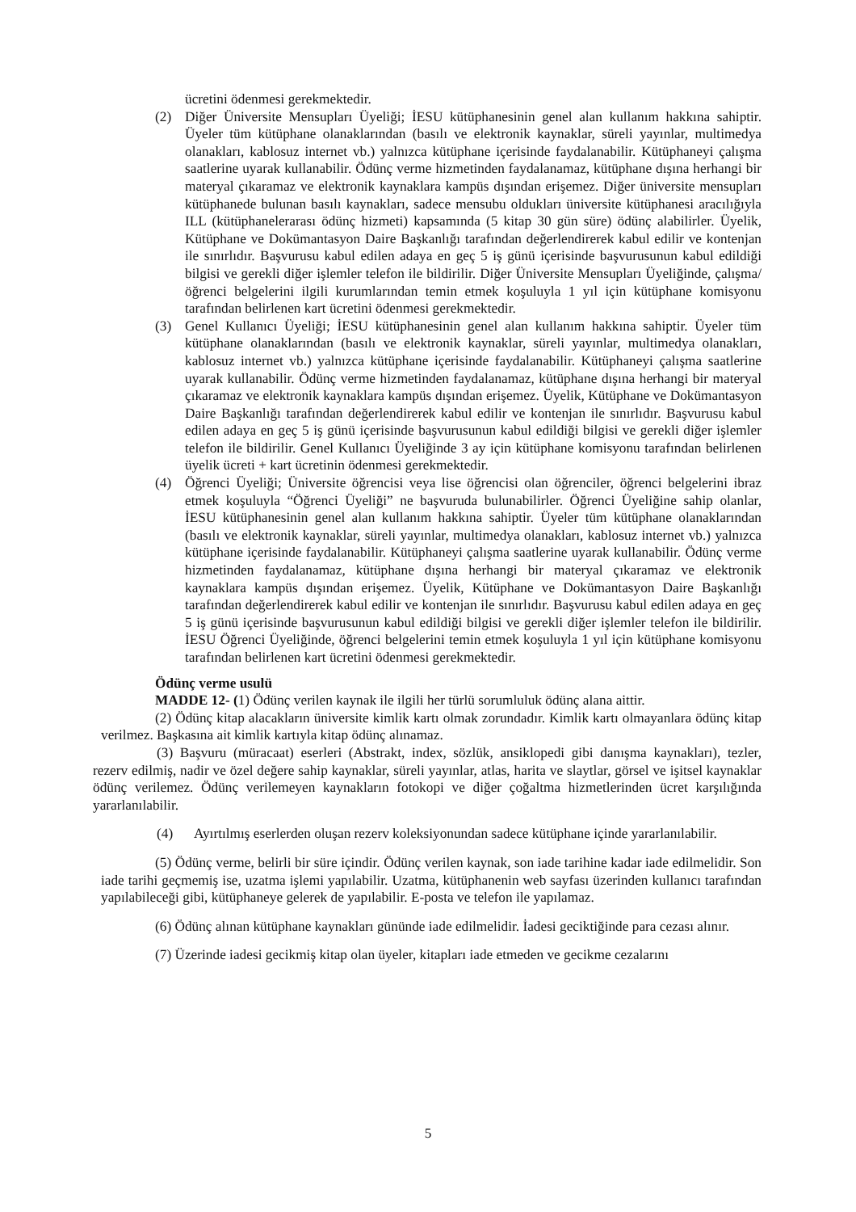ücretini ödenmesi gerekmektedir.
(2) Diğer Üniversite Mensupları Üyeliği; İESU kütüphanesinin genel alan kullanım hakkına sahiptir. Üyeler tüm kütüphane olanaklarından (basılı ve elektronik kaynaklar, süreli yayınlar, multimedya olanakları, kablosuz internet vb.) yalnızca kütüphane içerisinde faydalanabilir. Kütüphaneyi çalışma saatlerine uyarak kullanabilir. Ödünç verme hizmetinden faydalanamaz, kütüphane dışına herhangi bir materyal çıkaramaz ve elektronik kaynaklara kampüs dışından erişemez. Diğer üniversite mensupları kütüphanede bulunan basılı kaynakları, sadece mensubu oldukları üniversite kütüphanesi aracılığıyla ILL (kütüphanelerarası ödünç hizmeti) kapsamında (5 kitap 30 gün süre) ödünç alabilirler. Üyelik, Kütüphane ve Dokümantasyon Daire Başkanlığı tarafından değerlendirerek kabul edilir ve kontenjan ile sınırlıdır. Başvurusu kabul edilen adaya en geç 5 iş günü içerisinde başvurusunun kabul edildiği bilgisi ve gerekli diğer işlemler telefon ile bildirilir. Diğer Üniversite Mensupları Üyeliğinde, çalışma/öğrenci belgelerini ilgili kurumlarından temin etmek koşuluyla 1 yıl için kütüphane komisyonu tarafından belirlenen kart ücretini ödenmesi gerekmektedir.
(3) Genel Kullanıcı Üyeliği; İESU kütüphanesinin genel alan kullanım hakkına sahiptir. Üyeler tüm kütüphane olanaklarından (basılı ve elektronik kaynaklar, süreli yayınlar, multimedya olanakları, kablosuz internet vb.) yalnızca kütüphane içerisinde faydalanabilir. Kütüphaneyi çalışma saatlerine uyarak kullanabilir. Ödünç verme hizmetinden faydalanamaz, kütüphane dışına herhangi bir materyal çıkaramaz ve elektronik kaynaklara kampüs dışından erişemez. Üyelik, Kütüphane ve Dokümantasyon Daire Başkanlığı tarafından değerlendirerek kabul edilir ve kontenjan ile sınırlıdır. Başvurusu kabul edilen adaya en geç 5 iş günü içerisinde başvurusunun kabul edildiği bilgisi ve gerekli diğer işlemler telefon ile bildirilir. Genel Kullanıcı Üyeliğinde 3 ay için kütüphane komisyonu tarafından belirlenen üyelik ücreti + kart ücretinin ödenmesi gerekmektedir.
(4) Öğrenci Üyeliği; Üniversite öğrencisi veya lise öğrencisi olan öğrenciler, öğrenci belgelerini ibraz etmek koşuluyla “Öğrenci Üyeliği” ne başvuruda bulunabilirler. Öğrenci Üyeliğine sahip olanlar, İESU kütüphanesinin genel alan kullanım hakkına sahiptir. Üyeler tüm kütüphane olanaklarından (basılı ve elektronik kaynaklar, süreli yayınlar, multimedya olanakları, kablosuz internet vb.) yalnızca kütüphane içerisinde faydalanabilir. Kütüphaneyi çalışma saatlerine uyarak kullanabilir. Ödünç verme hizmetinden faydalanamaz, kütüphane dışına herhangi bir materyal çıkaramaz ve elektronik kaynaklara kampüs dışından erişemez. Üyelik, Kütüphane ve Dokümantasyon Daire Başkanlığı tarafından değerlendirerek kabul edilir ve kontenjan ile sınırlıdır. Başvurusu kabul edilen adaya en geç 5 iş günü içerisinde başvurusunun kabul edildiği bilgisi ve gerekli diğer işlemler telefon ile bildirilir. İESU Öğrenci Üyeliğinde, öğrenci belgelerini temin etmek koşuluyla 1 yıl için kütüphane komisyonu tarafından belirlenen kart ücretini ödenmesi gerekmektedir.
Ödünç verme usulü
MADDE 12- (1) Ödünç verilen kaynak ile ilgili her türlü sorumluluk ödünç alana aittir.
(2) Ödünç kitap alacakların üniversite kimlik kartı olmak zorundadır. Kimlik kartı olmayanlara ödünç kitap verilmez. Başkasına ait kimlik kartıyla kitap ödünç alınamaz.
(3) Başvuru (müracaat) eserleri (Abstrakt, index, sözlük, ansiklopedi gibi danışma kaynakları), tezler, rezerv edilmiş, nadir ve özel değere sahip kaynaklar, süreli yayınlar, atlas, harita ve slaytlar, görsel ve işitsel kaynaklar ödünç verilemez. Ödünç verilemeyen kaynakların fotokopi ve diğer çoğaltma hizmetlerinden ücret karşılığında yararlanılabilir.
(4) Ayırtılmış eserlerden oluşan rezerv koleksiyonundan sadece kütüphane içinde yararlanılabilir.
(5) Ödünç verme, belirli bir süre içindir. Ödünç verilen kaynak, son iade tarihine kadar iade edilmelidir. Son iade tarihi geçmemiş ise, uzatma işlemi yapılabilir. Uzatma, kütüphanenin web sayfası üzerinden kullanıcı tarafından yapılabileceği gibi, kütüphaneye gelerek de yapılabilir. E-posta ve telefon ile yapılamaz.
(6) Ödünç alınan kütüphane kaynakları gününde iade edilmelidir. İadesi geciktiğinde para cezası alınır.
(7) Üzerinde iadesi gecikmiş kitap olan üyeler, kitapları iade etmeden ve gecikme cezalarını
5